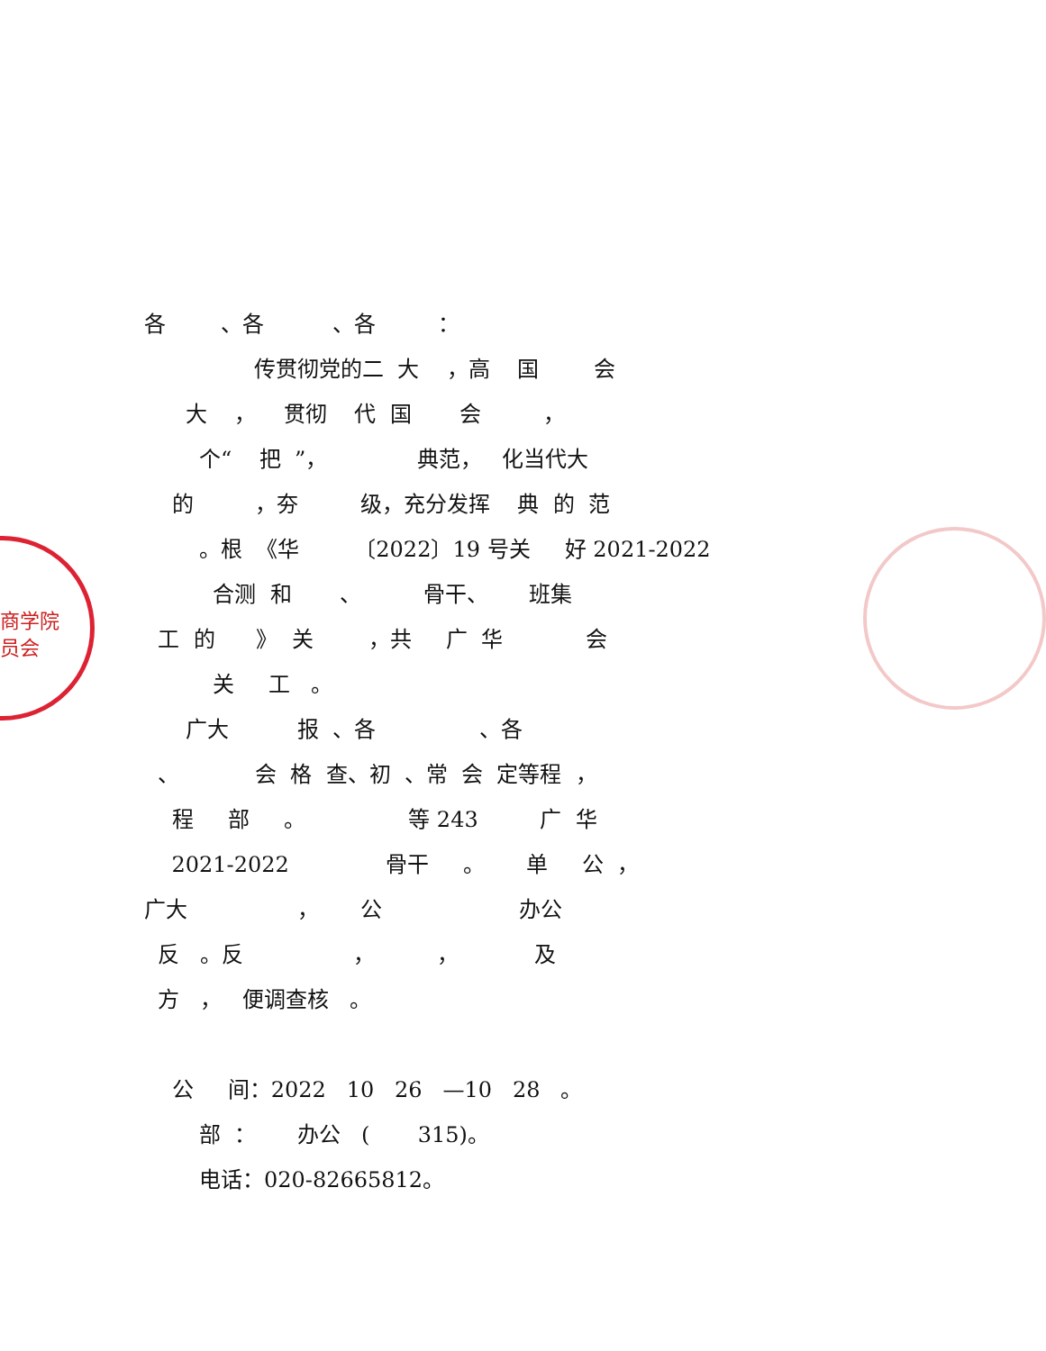商学院
员会
各 、各 、各 ： 传贯彻党的二 大 ，高 国 会 大 ， 贯彻 代 国 会 ， 个“ 把 ”， 典范， 化当代大 的 ，夯 级，充分发挥 典 的 范 。根 《华 〔2022〕19 号关 好 2021-2022 合测 和 、 骨干、 班集 工 的 》 关 ，共 广 华 会 关 工 。 广大 报 、各 、各 、 会 格 查、初 、常 会 定等程 ， 程 部 。 等 243 广 华 2021-2022 骨干 。 单 公 ， 广大 ， 公 办公 反 。反 ， ， 及 方 ， 便调查核 。 公 间：2022 10 26 —10 28 。 部 ： 办公 ( 315)。 电话：020-82665812。